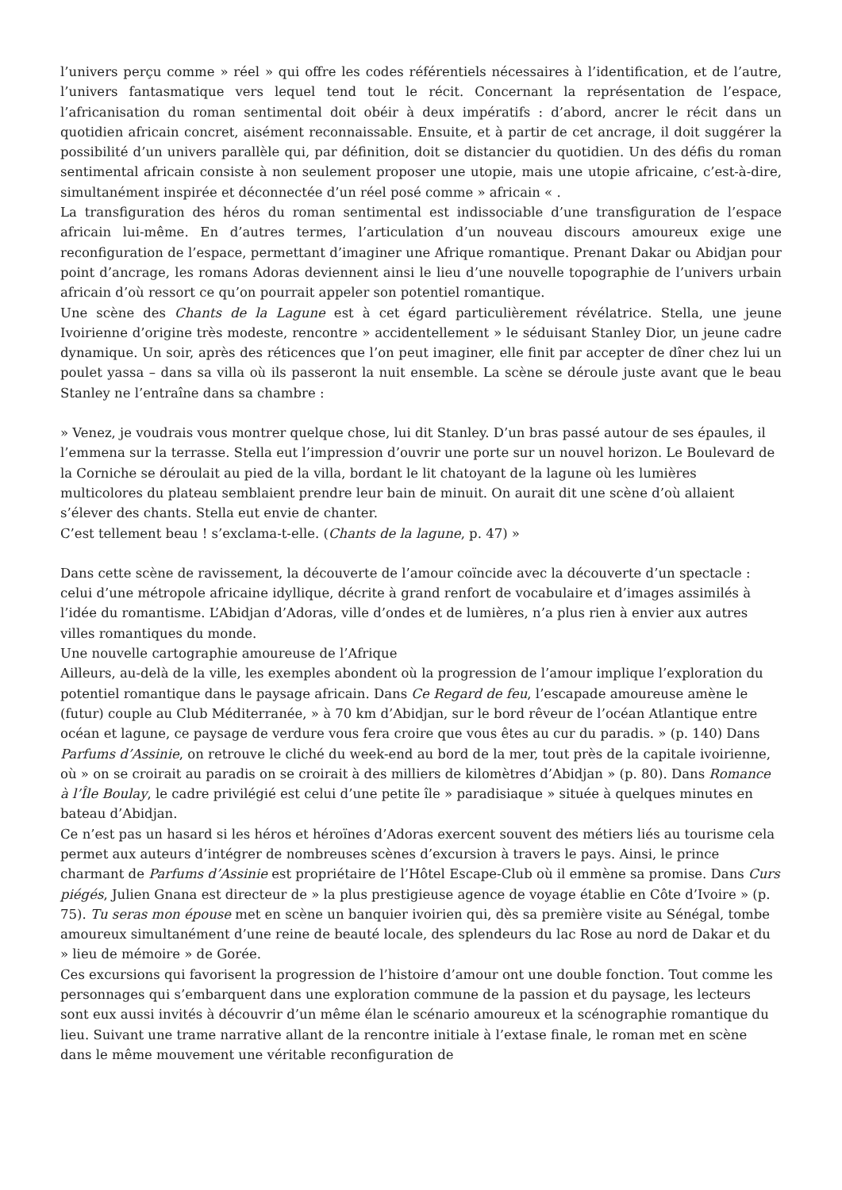l’univers perçu comme » réel » qui offre les codes référentiels nécessaires à l’identification, et de l’autre, l’univers fantasmatique vers lequel tend tout le récit. Concernant la représentation de l’espace, l’africanisation du roman sentimental doit obéir à deux impératifs : d’abord, ancrer le récit dans un quotidien africain concret, aisément reconnaissable. Ensuite, et à partir de cet ancrage, il doit suggérer la possibilité d’un univers parallèle qui, par définition, doit se distancier du quotidien. Un des défis du roman sentimental africain consiste à non seulement proposer une utopie, mais une utopie africaine, c’est-à-dire, simultanément inspirée et déconnectée d’un réel posé comme » africain « .
La transfiguration des héros du roman sentimental est indissociable d’une transfiguration de l’espace africain lui-même. En d’autres termes, l’articulation d’un nouveau discours amoureux exige une reconfiguration de l’espace, permettant d’imaginer une Afrique romantique. Prenant Dakar ou Abidjan pour point d’ancrage, les romans Adoras deviennent ainsi le lieu d’une nouvelle topographie de l’univers urbain africain d’où ressort ce qu’on pourrait appeler son potentiel romantique.
Une scène des Chants de la Lagune est à cet égard particulièrement révélatrice. Stella, une jeune Ivoirienne d’origine très modeste, rencontre » accidentellement » le séduisant Stanley Dior, un jeune cadre dynamique. Un soir, après des réticences que l’on peut imaginer, elle finit par accepter de dîner chez lui un poulet yassa – dans sa villa où ils passeront la nuit ensemble. La scène se déroule juste avant que le beau Stanley ne l’entraîne dans sa chambre :
» Venez, je voudrais vous montrer quelque chose, lui dit Stanley. D’un bras passé autour de ses épaules, il l’emmena sur la terrasse. Stella eut l’impression d’ouvrir une porte sur un nouvel horizon. Le Boulevard de la Corniche se déroulait au pied de la villa, bordant le lit chatoyant de la lagune où les lumières multicolores du plateau semblaient prendre leur bain de minuit. On aurait dit une scène d’où allaient s’élever des chants. Stella eut envie de chanter.
C’est tellement beau ! s’exclama-t-elle. (Chants de la lagune, p. 47) »
Dans cette scène de ravissement, la découverte de l’amour coïncide avec la découverte d’un spectacle : celui d’une métropole africaine idyllique, décrite à grand renfort de vocabulaire et d’images assimilés à l’idée du romantisme. L’Abidjan d’Adoras, ville d’ondes et de lumières, n’a plus rien à envier aux autres villes romantiques du monde.
Une nouvelle cartographie amoureuse de l’Afrique
Ailleurs, au-delà de la ville, les exemples abondent où la progression de l’amour implique l’exploration du potentiel romantique dans le paysage africain. Dans Ce Regard de feu, l’escapade amoureuse amène le (futur) couple au Club Méditerranée, » à 70 km d’Abidjan, sur le bord rêveur de l’océan Atlantique entre océan et lagune, ce paysage de verdure vous fera croire que vous êtes au cur du paradis. » (p. 140) Dans Parfums d’Assinie, on retrouve le cliché du week-end au bord de la mer, tout près de la capitale ivoirienne, où » on se croirait au paradis on se croirait à des milliers de kilomètres d’Abidjan » (p. 80). Dans Romance à l’Île Boulay, le cadre privilégié est celui d’une petite île » paradisiaque » située à quelques minutes en bateau d’Abidjan.
Ce n’est pas un hasard si les héros et héroïnes d’Adoras exercent souvent des métiers liés au tourisme cela permet aux auteurs d’intégrer de nombreuses scènes d’excursion à travers le pays. Ainsi, le prince charmant de Parfums d’Assinie est propriétaire de l’Hôtel Escape-Club où il emmène sa promise. Dans Curs piégés, Julien Gnana est directeur de » la plus prestigieuse agence de voyage établie en Côte d’Ivoire » (p. 75). Tu seras mon épouse met en scène un banquier ivoirien qui, dès sa première visite au Sénégal, tombe amoureux simultanément d’une reine de beauté locale, des splendeurs du lac Rose au nord de Dakar et du » lieu de mémoire » de Gorée.
Ces excursions qui favorisent la progression de l’histoire d’amour ont une double fonction. Tout comme les personnages qui s’embarquent dans une exploration commune de la passion et du paysage, les lecteurs sont eux aussi invités à découvrir d’un même élan le scénario amoureux et la scénographie romantique du lieu. Suivant une trame narrative allant de la rencontre initiale à l’extase finale, le roman met en scène dans le même mouvement une véritable reconfiguration de